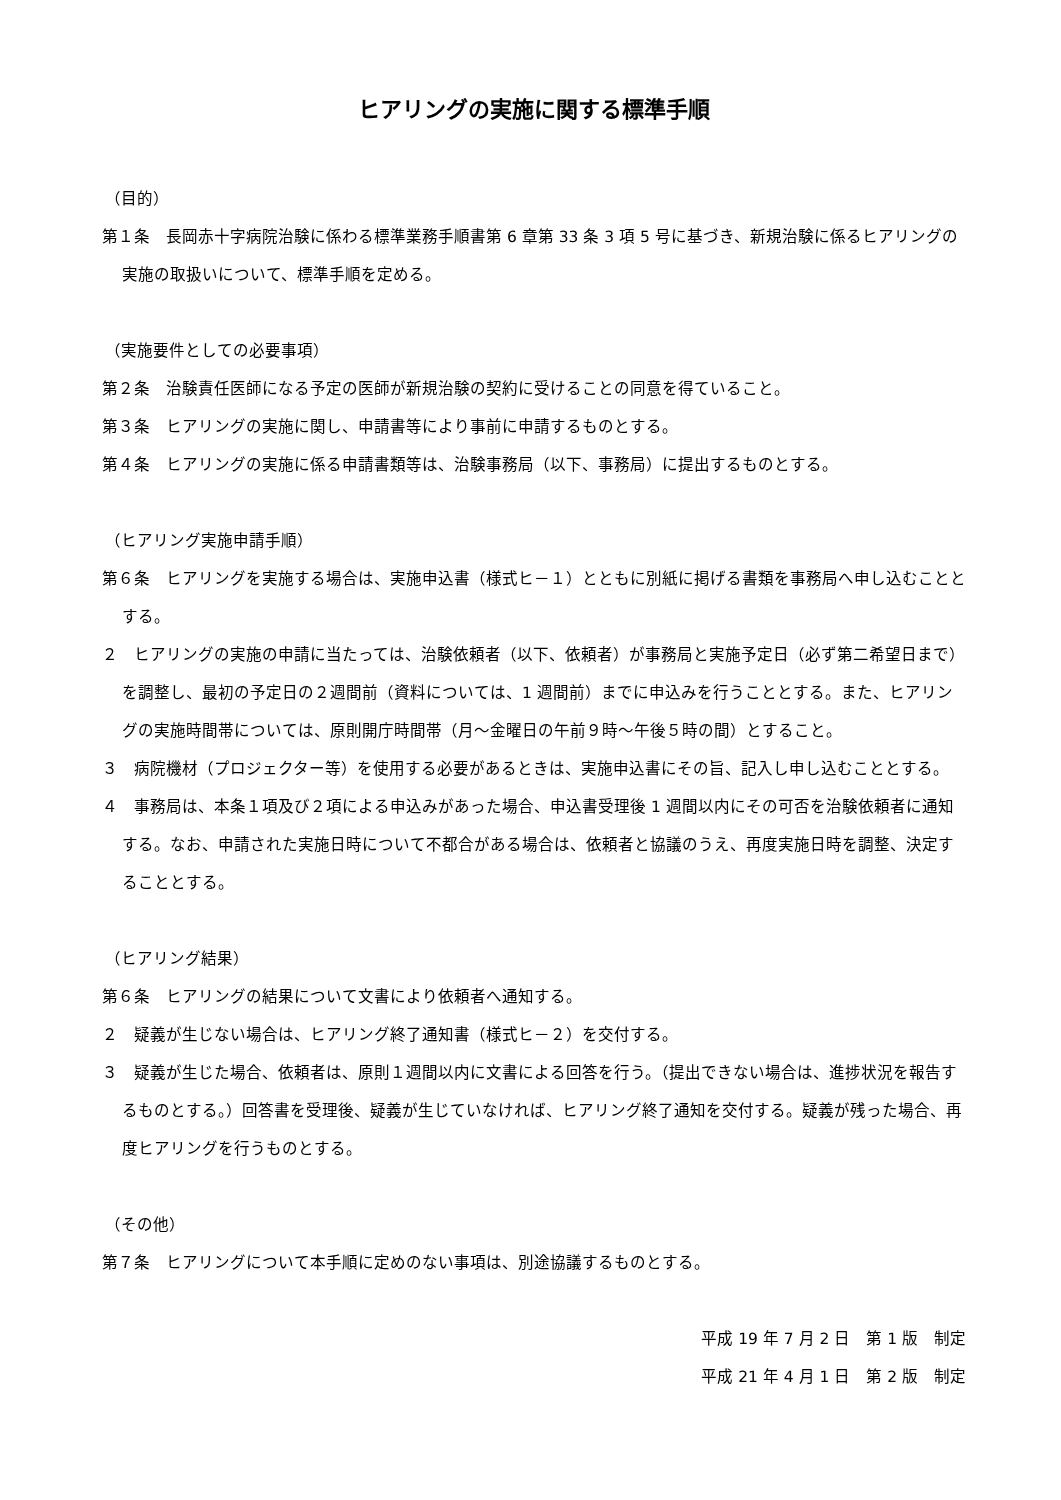ヒアリングの実施に関する標準手順
（目的）
第１条　長岡赤十字病院治験に係わる標準業務手順書第 6 章第 33 条 3 項 5 号に基づき、新規治験に係るヒアリングの実施の取扱いについて、標準手順を定める。
（実施要件としての必要事項）
第２条　治験責任医師になる予定の医師が新規治験の契約に受けることの同意を得ていること。
第３条　ヒアリングの実施に関し、申請書等により事前に申請するものとする。
第４条　ヒアリングの実施に係る申請書類等は、治験事務局（以下、事務局）に提出するものとする。
（ヒアリング実施申請手順）
第６条　ヒアリングを実施する場合は、実施申込書（様式ヒ－１）とともに別紙に掲げる書類を事務局へ申し込むこととする。
２　ヒアリングの実施の申請に当たっては、治験依頼者（以下、依頼者）が事務局と実施予定日（必ず第二希望日まで）を調整し、最初の予定日の２週間前（資料については、1 週間前）までに申込みを行うこととする。また、ヒアリングの実施時間帯については、原則開庁時間帯（月～金曜日の午前９時～午後５時の間）とすること。
３　病院機材（プロジェクター等）を使用する必要があるときは、実施申込書にその旨、記入し申し込むこととする。
４　事務局は、本条１項及び２項による申込みがあった場合、申込書受理後 1 週間以内にその可否を治験依頼者に通知する。なお、申請された実施日時について不都合がある場合は、依頼者と協議のうえ、再度実施日時を調整、決定することとする。
（ヒアリング結果）
第６条　ヒアリングの結果について文書により依頼者へ通知する。
２　疑義が生じない場合は、ヒアリング終了通知書（様式ヒ－２）を交付する。
３　疑義が生じた場合、依頼者は、原則１週間以内に文書による回答を行う。（提出できない場合は、進捗状況を報告するものとする。）回答書を受理後、疑義が生じていなければ、ヒアリング終了通知を交付する。疑義が残った場合、再度ヒアリングを行うものとする。
（その他）
第７条　ヒアリングについて本手順に定めのない事項は、別途協議するものとする。
平成 19 年 7 月 2 日　第 1 版　制定
平成 21 年 4 月 1 日　第 2 版　制定